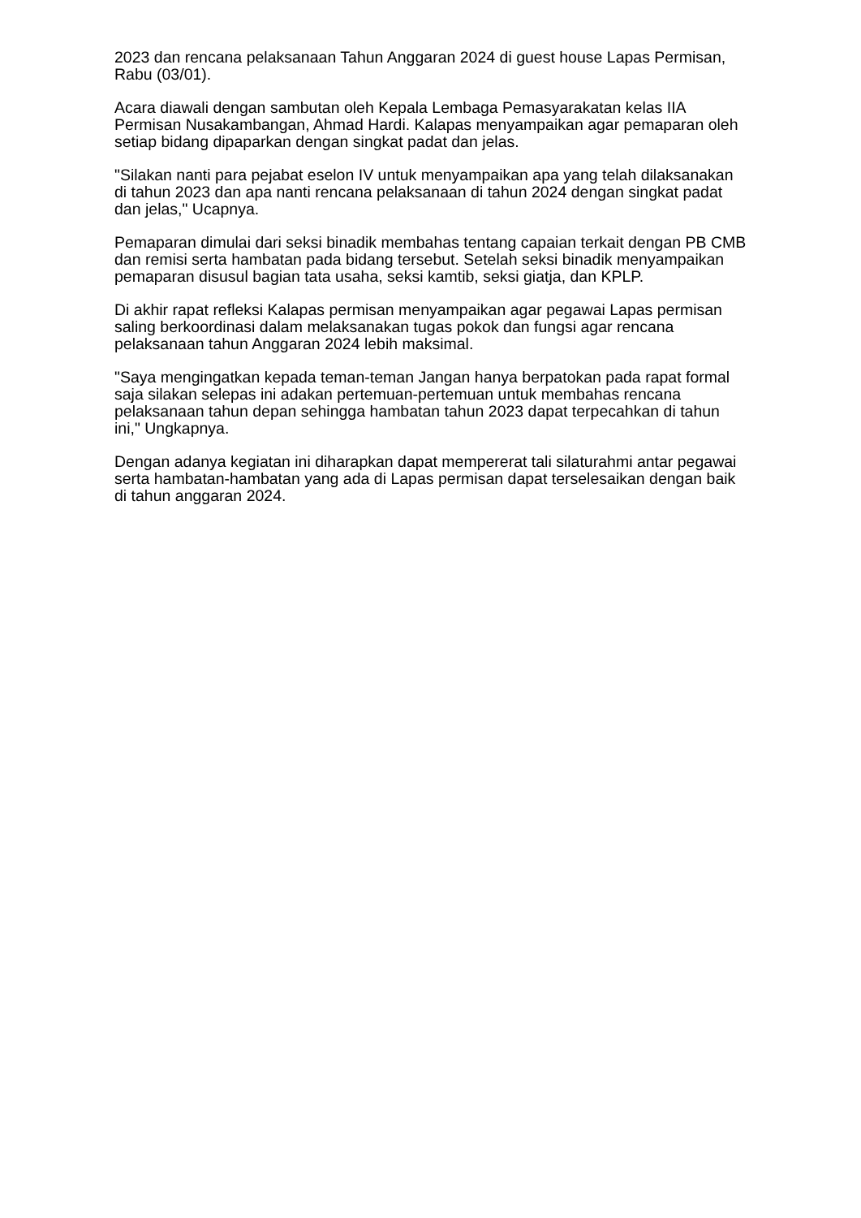2023 dan rencana pelaksanaan Tahun Anggaran 2024 di guest house Lapas Permisan, Rabu (03/01).
Acara diawali dengan sambutan oleh Kepala Lembaga Pemasyarakatan kelas IIA Permisan Nusakambangan, Ahmad Hardi. Kalapas menyampaikan agar pemaparan oleh setiap bidang dipaparkan dengan singkat padat dan jelas.
"Silakan nanti para pejabat eselon IV untuk menyampaikan apa yang telah dilaksanakan di tahun 2023 dan apa nanti rencana pelaksanaan di tahun 2024 dengan singkat padat dan jelas," Ucapnya.
Pemaparan dimulai dari seksi binadik membahas tentang capaian terkait dengan PB CMB dan remisi serta hambatan pada bidang tersebut. Setelah seksi binadik menyampaikan pemaparan disusul bagian tata usaha, seksi kamtib, seksi giatja, dan KPLP.
Di akhir rapat refleksi Kalapas permisan menyampaikan agar pegawai Lapas permisan saling berkoordinasi dalam melaksanakan tugas pokok dan fungsi agar rencana pelaksanaan tahun Anggaran 2024 lebih maksimal.
"Saya mengingatkan kepada teman-teman Jangan hanya berpatokan pada rapat formal saja silakan selepas ini adakan pertemuan-pertemuan untuk membahas rencana pelaksanaan tahun depan sehingga hambatan tahun 2023 dapat terpecahkan di tahun ini," Ungkapnya.
Dengan adanya kegiatan ini diharapkan dapat mempererat tali silaturahmi antar pegawai serta hambatan-hambatan yang ada di Lapas permisan dapat terselesaikan dengan baik di tahun anggaran 2024.